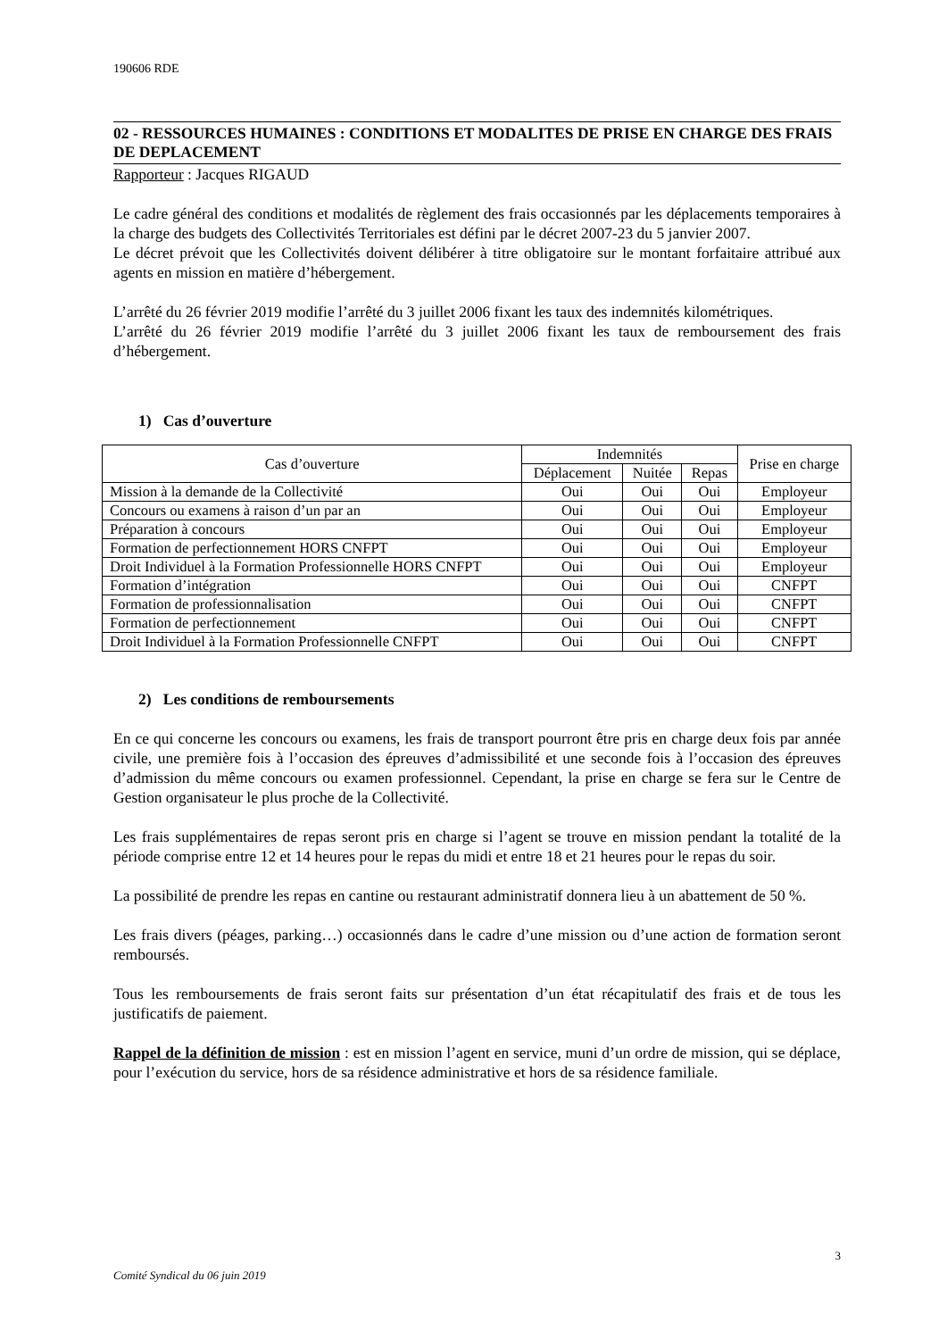190606 RDE
02 - RESSOURCES HUMAINES : CONDITIONS ET MODALITES DE PRISE EN CHARGE DES FRAIS DE DEPLACEMENT
Rapporteur : Jacques RIGAUD
Le cadre général des conditions et modalités de règlement des frais occasionnés par les déplacements temporaires à la charge des budgets des Collectivités Territoriales est défini par le décret 2007-23 du 5 janvier 2007.
Le décret prévoit que les Collectivités doivent délibérer à titre obligatoire sur le montant forfaitaire attribué aux agents en mission en matière d’hébergement.
L’arrêté du 26 février 2019 modifie l’arrêté du 3 juillet 2006 fixant les taux des indemnités kilométriques.
L’arrêté du 26 février 2019 modifie l’arrêté du 3 juillet 2006 fixant les taux de remboursement des frais d’hébergement.
1) Cas d’ouverture
| Cas d’ouverture | Indemnités | | | Prise en charge |
| --- | --- | --- | --- | --- |
| | Déplacement | Nuitée | Repas | |
| Mission à la demande de la Collectivité | Oui | Oui | Oui | Employeur |
| Concours ou examens à raison d’un par an | Oui | Oui | Oui | Employeur |
| Préparation à concours | Oui | Oui | Oui | Employeur |
| Formation de perfectionnement HORS CNFPT | Oui | Oui | Oui | Employeur |
| Droit Individuel à la Formation Professionnelle HORS CNFPT | Oui | Oui | Oui | Employeur |
| Formation d’intégration | Oui | Oui | Oui | CNFPT |
| Formation de professionnalisation | Oui | Oui | Oui | CNFPT |
| Formation de perfectionnement | Oui | Oui | Oui | CNFPT |
| Droit Individuel à la Formation Professionnelle CNFPT | Oui | Oui | Oui | CNFPT |
2) Les conditions de remboursements
En ce qui concerne les concours ou examens, les frais de transport pourront être pris en charge deux fois par année civile, une première fois à l’occasion des épreuves d’admissibilité et une seconde fois à l’occasion des épreuves d’admission du même concours ou examen professionnel. Cependant, la prise en charge se fera sur le Centre de Gestion organisateur le plus proche de la Collectivité.
Les frais supplémentaires de repas seront pris en charge si l’agent se trouve en mission pendant la totalité de la période comprise entre 12 et 14 heures pour le repas du midi et entre 18 et 21 heures pour le repas du soir.
La possibilité de prendre les repas en cantine ou restaurant administratif donnera lieu à un abattement de 50 %.
Les frais divers (péages, parking…) occasionnés dans le cadre d’une mission ou d’une action de formation seront remboursés.
Tous les remboursements de frais seront faits sur présentation d’un état récapitulatif des frais et de tous les justificatifs de paiement.
Rappel de la définition de mission : est en mission l’agent en service, muni d’un ordre de mission, qui se déplace, pour l’exécution du service, hors de sa résidence administrative et hors de sa résidence familiale.
3
Comité Syndical du 06 juin 2019